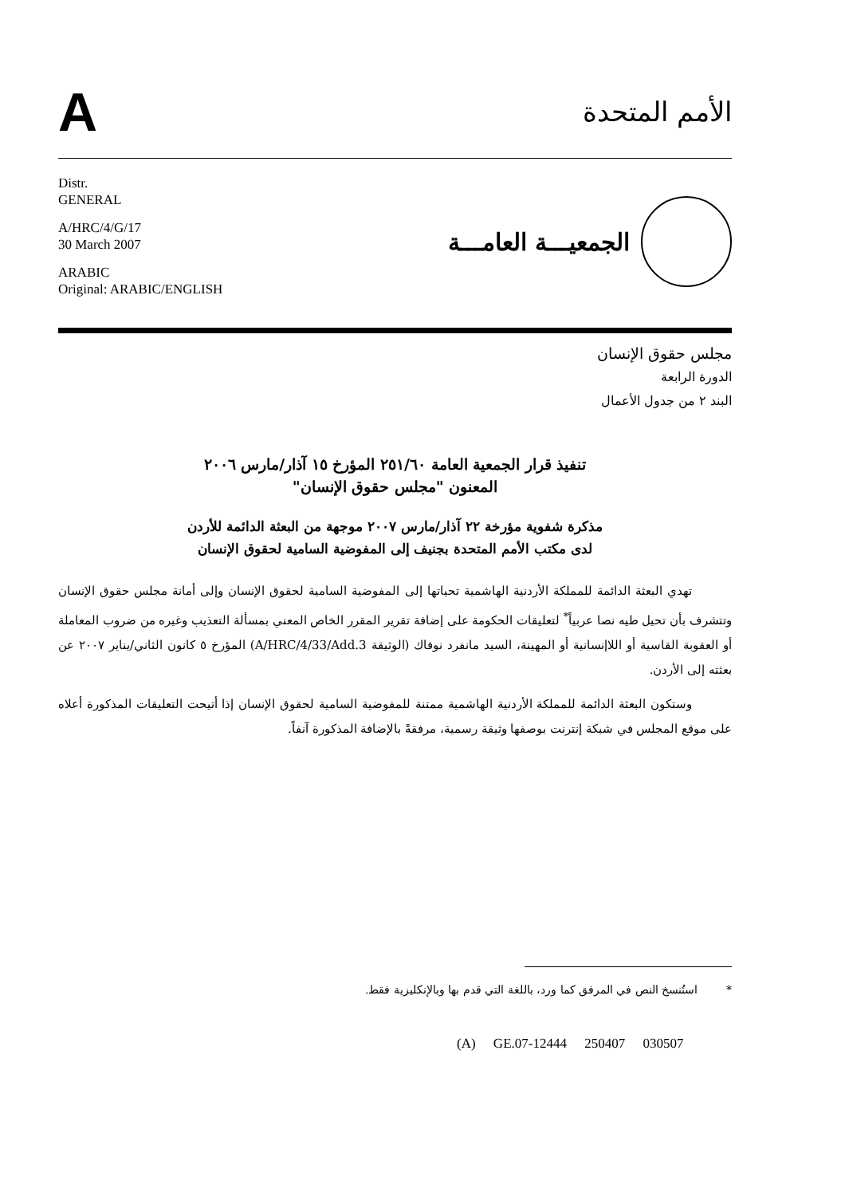A
الأمم المتحدة
Distr.
GENERAL
A/HRC/4/G/17
30 March 2007
ARABIC
Original: ARABIC/ENGLISH
الجمعيـــة العامـــة
مجلس حقوق الإنسان
الدورة الرابعة
البند ٢ من جدول الأعمال
تنفيذ قرار الجمعية العامة ٢٥١/٦٠ المؤرخ ١٥ آذار/مارس ٢٠٠٦
المعنون "مجلس حقوق الإنسان"
مذكرة شفوية مؤرخة ٢٢ آذار/مارس ٢٠٠٧ موجهة من البعثة الدائمة للأردن
لدى مكتب الأمم المتحدة بجنيف إلى المفوضية السامية لحقوق الإنسان
تهدي البعثة الدائمة للمملكة الأردنية الهاشمية تحياتها إلى المفوضية السامية لحقوق الإنسان وإلى أمانة مجلس حقوق الإنسان وتتشرف بأن تحيل طيه نصا عربياً<sup>*</sup> لتعليقات الحكومة على إضافة تقرير المقرر الخاص المعني بمسألة التعذيب وغيره من ضروب المعاملة أو العقوبة القاسية أو اللاإنسانية أو المهينة، السيد مانفرد نوفاك (الوثيقة A/HRC/4/33/Add.3) المؤرخ ٥ كانون الثاني/يناير ٢٠٠٧ عن بعثته إلى الأردن.
وستكون البعثة الدائمة للمملكة الأردنية الهاشمية ممتنة للمفوضية السامية لحقوق الإنسان إذا أتيحت التعليقات المذكورة أعلاه على موقع المجلس في شبكة إنترنت بوصفها وثيقة رسمية، مرفقةً بالإضافة المذكورة آنفاً.
* استُنسخ النص في المرفق كما ورد، باللغة التي قدم بها وبالإنكليزية فقط.
(A) GE.07-12444 250407 030507